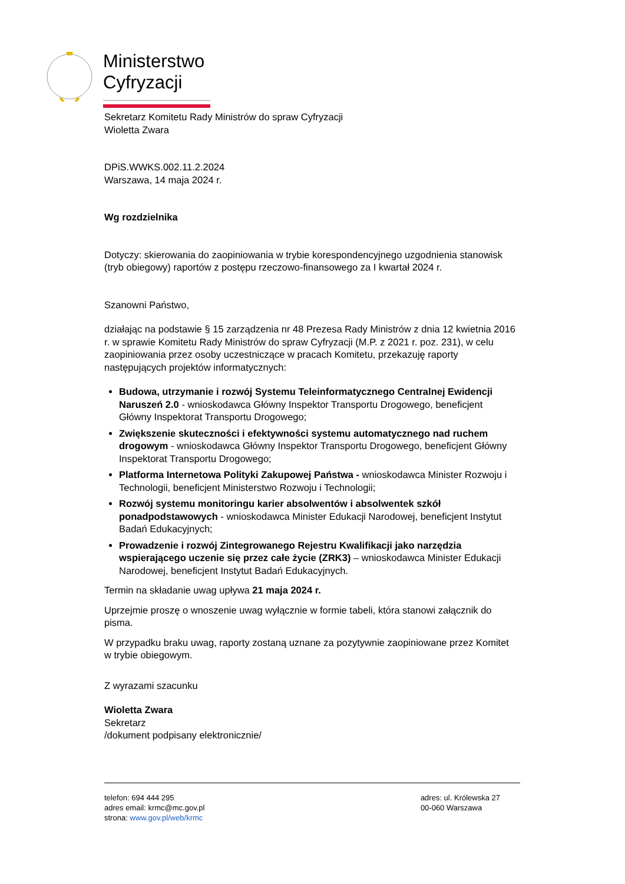Ministerstwo
Cyfryzacji
Sekretarz Komitetu Rady Ministrów do spraw Cyfryzacji
Wioletta Zwara
DPiS.WWKS.002.11.2.2024
Warszawa, 14 maja 2024 r.
Wg rozdzielnika
Dotyczy: skierowania do zaopiniowania w trybie korespondencyjnego uzgodnienia stanowisk (tryb obiegowy) raportów z postępu rzeczowo-finansowego za I kwartał 2024 r.
Szanowni Państwo,
działając na podstawie § 15 zarządzenia nr 48 Prezesa Rady Ministrów z dnia 12 kwietnia 2016 r. w sprawie Komitetu Rady Ministrów do spraw Cyfryzacji (M.P. z 2021 r. poz. 231), w celu zaopiniowania przez osoby uczestniczące w pracach Komitetu, przekazuję raporty następujących projektów informatycznych:
Budowa, utrzymanie i rozwój Systemu Teleinformatycznego Centralnej Ewidencji Naruszeń 2.0 - wnioskodawca Główny Inspektor Transportu Drogowego, beneficjent Główny Inspektorat Transportu Drogowego;
Zwiększenie skuteczności i efektywności systemu automatycznego nad ruchem drogowym - wnioskodawca Główny Inspektor Transportu Drogowego, beneficjent Główny Inspektorat Transportu Drogowego;
Platforma Internetowa Polityki Zakupowej Państwa - wnioskodawca Minister Rozwoju i Technologii, beneficjent Ministerstwo Rozwoju i Technologii;
Rozwój systemu monitoringu karier absolwentów i absolwentek szkół ponadpodstawowych - wnioskodawca Minister Edukacji Narodowej, beneficjent Instytut Badań Edukacyjnych;
Prowadzenie i rozwój Zintegrowanego Rejestru Kwalifikacji jako narzędzia wspierającego uczenie się przez całe życie (ZRK3) – wnioskodawca Minister Edukacji Narodowej, beneficjent Instytut Badań Edukacyjnych.
Termin na składanie uwag upływa 21 maja 2024 r.
Uprzejmie proszę o wnoszenie uwag wyłącznie w formie tabeli, która stanowi załącznik do pisma.
W przypadku braku uwag, raporty zostaną uznane za pozytywnie zaopiniowane przez Komitet w trybie obiegowym.
Z wyrazami szacunku
Wioletta Zwara
Sekretarz
/dokument podpisany elektronicznie/
telefon: 694 444 295
adres email: krmc@mc.gov.pl
strona: www.gov.pl/web/krmc
adres: ul. Królewska 27
00-060 Warszawa